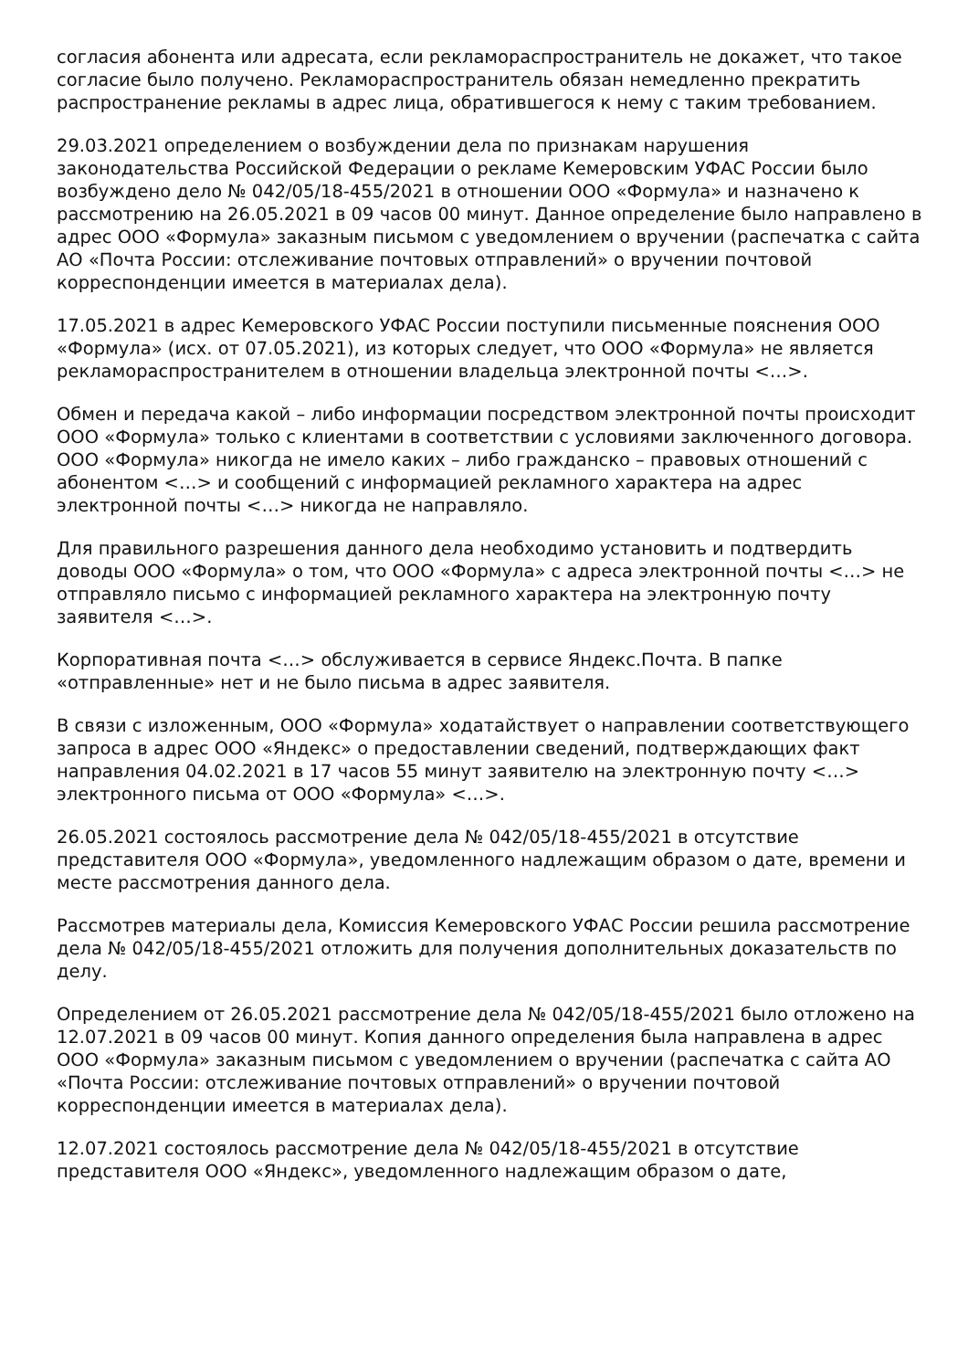согласия абонента или адресата, если рекламораспространитель не докажет, что такое согласие было получено. Рекламораспространитель обязан немедленно прекратить распространение рекламы в адрес лица, обратившегося к нему с таким требованием.
29.03.2021 определением о возбуждении дела по признакам нарушения законодательства Российской Федерации о рекламе Кемеровским УФАС России было возбуждено дело № 042/05/18-455/2021 в отношении ООО «Формула» и назначено к рассмотрению на 26.05.2021 в 09 часов 00 минут. Данное определение было направлено в адрес ООО «Формула» заказным письмом с уведомлением о вручении (распечатка с сайта АО «Почта России: отслеживание почтовых отправлений» о вручении почтовой корреспонденции имеется в материалах дела).
17.05.2021 в адрес Кемеровского УФАС России поступили письменные пояснения ООО «Формула» (исх. от 07.05.2021), из которых следует, что ООО «Формула» не является рекламораспространителем в отношении владельца электронной почты <…>.
Обмен и передача какой – либо информации посредством электронной почты происходит ООО «Формула» только с клиентами в соответствии с условиями заключенного договора. ООО «Формула» никогда не имело каких – либо гражданско – правовых отношений с абонентом <…> и сообщений с информацией рекламного характера на адрес электронной почты <…> никогда не направляло.
Для правильного разрешения данного дела необходимо установить и подтвердить доводы ООО «Формула» о том, что ООО «Формула» с адреса электронной почты <…> не отправляло письмо с информацией рекламного характера на электронную почту заявителя <…>.
Корпоративная почта <…> обслуживается в сервисе Яндекс.Почта. В папке «отправленные» нет и не было письма в адрес заявителя.
В связи с изложенным, ООО «Формула» ходатайствует о направлении соответствующего запроса в адрес ООО «Яндекс» о предоставлении сведений, подтверждающих факт направления 04.02.2021 в 17 часов 55 минут заявителю на электронную почту <…> электронного письма от ООО «Формула» <…>.
26.05.2021 состоялось рассмотрение дела № 042/05/18-455/2021 в отсутствие представителя ООО «Формула», уведомленного надлежащим образом о дате, времени и месте рассмотрения данного дела.
Рассмотрев материалы дела, Комиссия Кемеровского УФАС России решила рассмотрение дела № 042/05/18-455/2021 отложить для получения дополнительных доказательств по делу.
Определением от 26.05.2021 рассмотрение дела № 042/05/18-455/2021 было отложено на 12.07.2021 в 09 часов 00 минут. Копия данного определения была направлена в адрес ООО «Формула» заказным письмом с уведомлением о вручении (распечатка с сайта АО «Почта России: отслеживание почтовых отправлений» о вручении почтовой корреспонденции имеется в материалах дела).
12.07.2021 состоялось рассмотрение дела № 042/05/18-455/2021 в отсутствие представителя ООО «Яндекс», уведомленного надлежащим образом о дате,